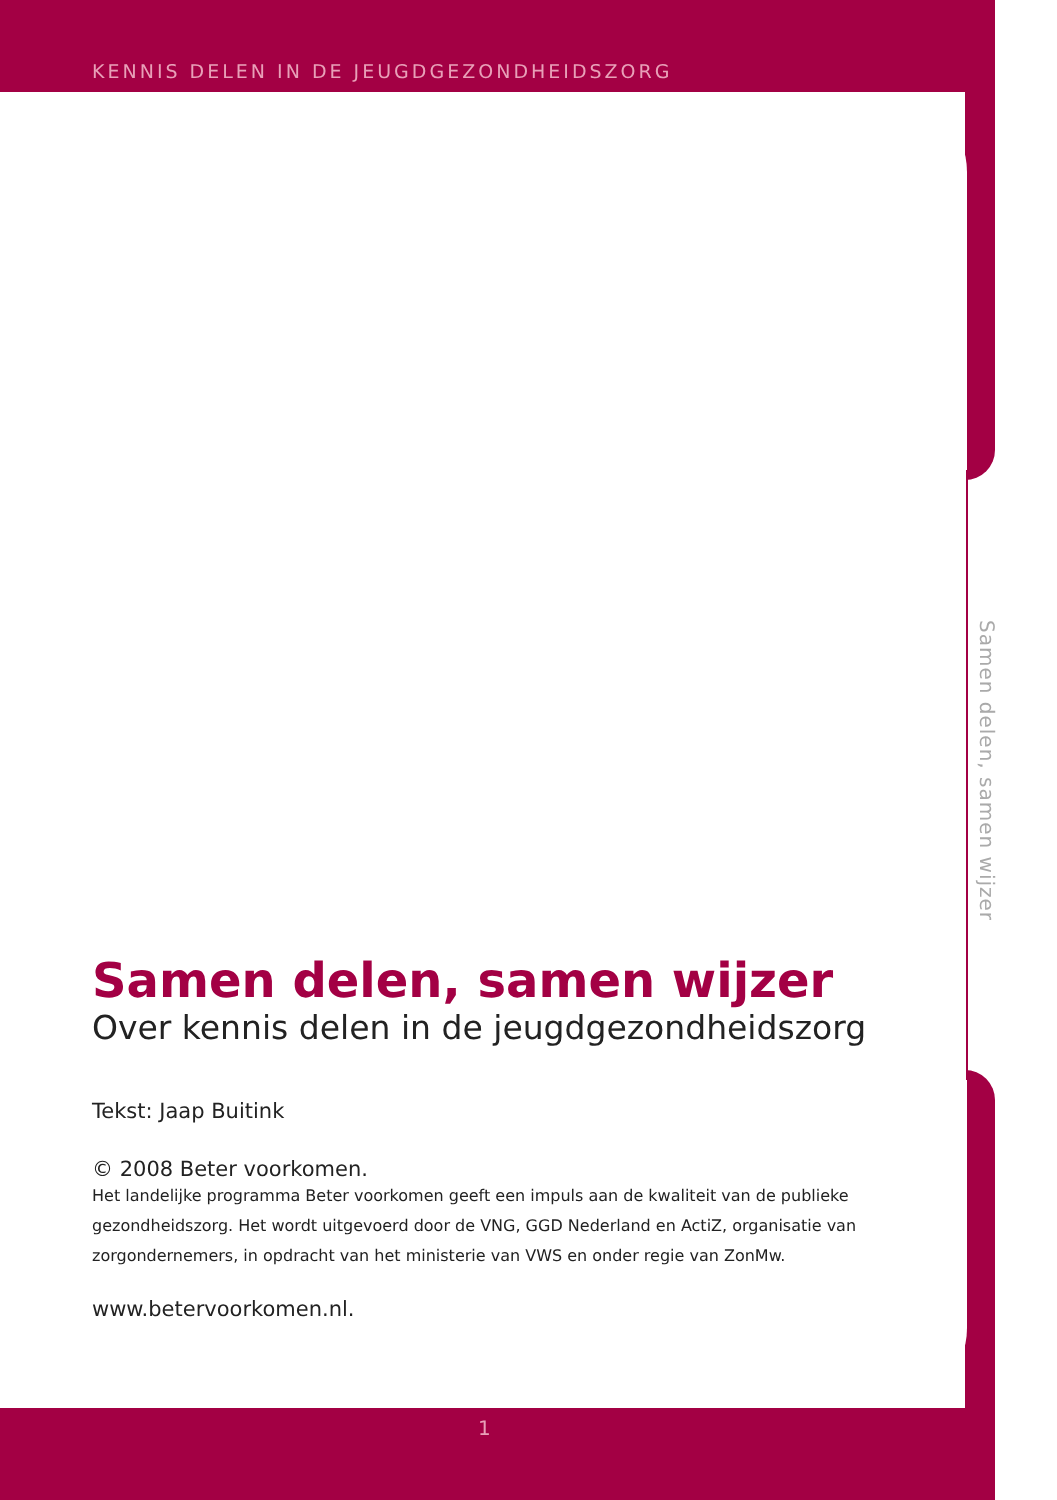KENNIS DELEN IN DE JEUGDGEZONDHEIDSZORG
Samen delen, samen wijzer
Samen delen, samen wijzer
Over kennis delen in de jeugdgezondheidszorg
Tekst: Jaap Buitink
© 2008 Beter voorkomen.
Het landelijke programma Beter voorkomen geeft een impuls aan de kwaliteit van de publieke gezondheidszorg. Het wordt uitgevoerd door de VNG, GGD Nederland en ActiZ, organisatie van zorgondernemers, in opdracht van het ministerie van VWS en onder regie van ZonMw.
www.betervoorkomen.nl.
1